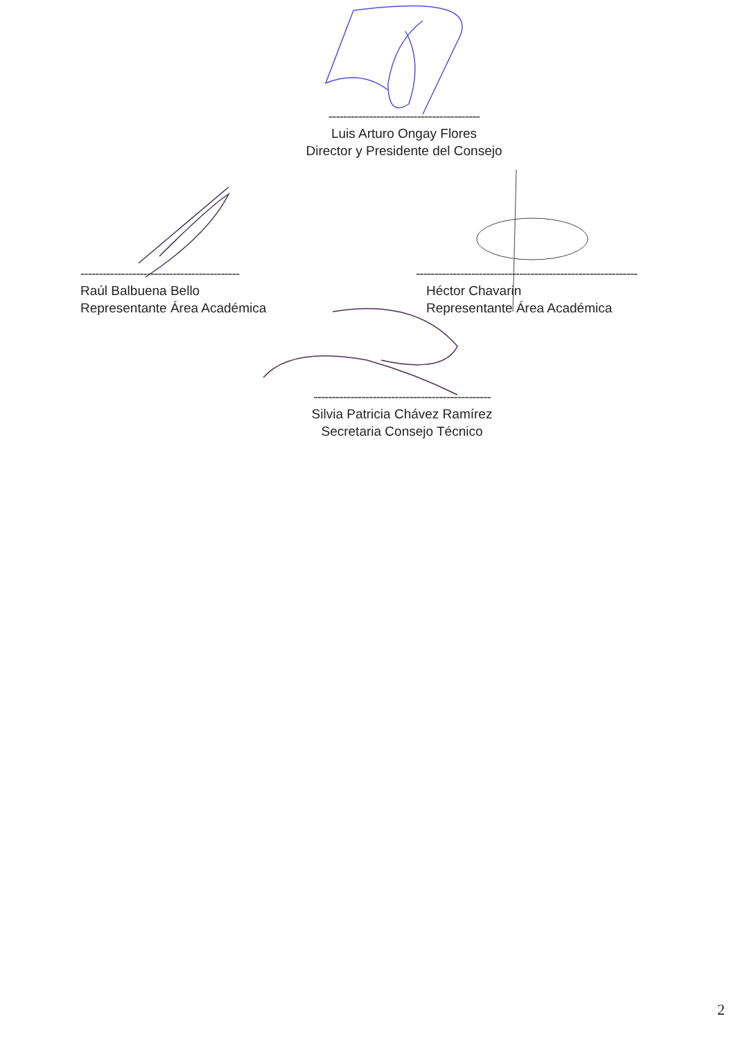-----------------------------------------
Luis Arturo Ongay Flores
Director y Presidente del Consejo
-------------------------------------------
Raúl Balbuena Bello
Representante Área Académica
------------------------------------------------------------
Héctor Chavarin
Representante Área Académica
------------------------------------------------
Silvia Patricia Chávez Ramírez
Secretaria Consejo Técnico
2